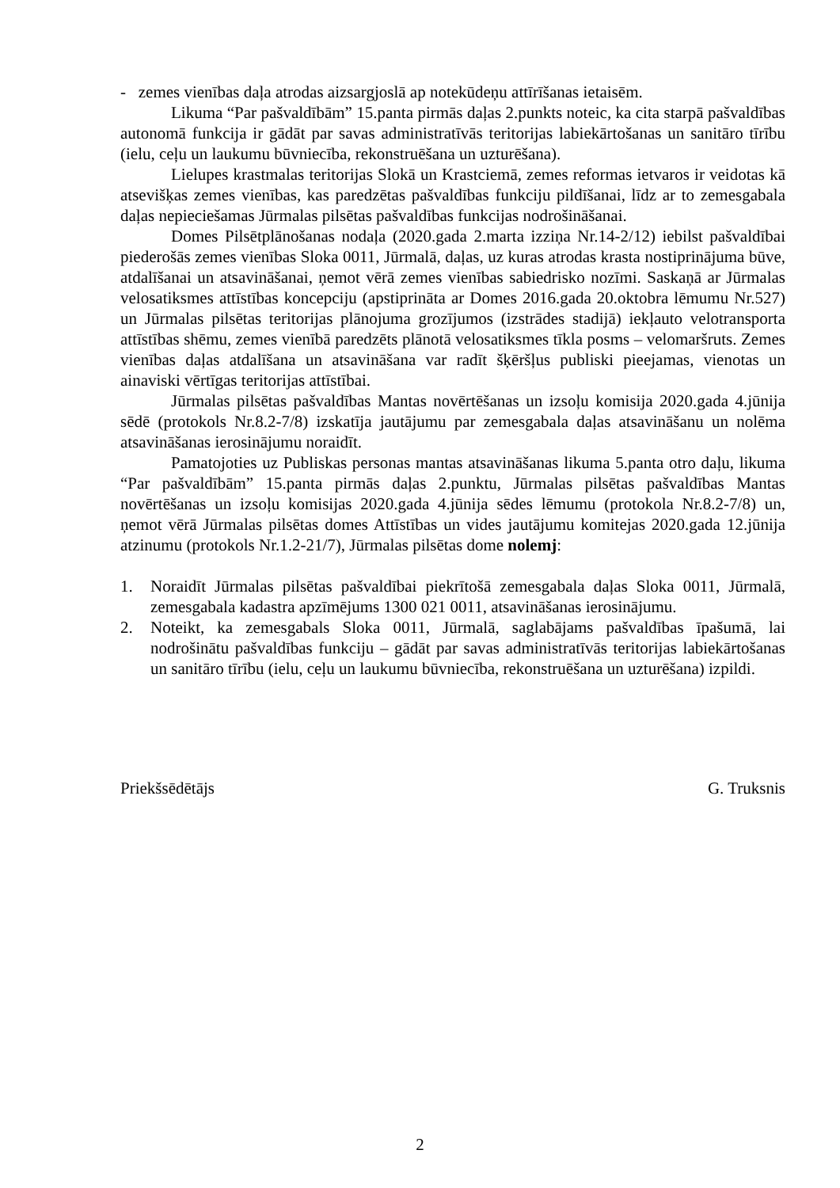- zemes vienības daļa atrodas aizsargjoslā ap notekūdeņu attīrīšanas ietaisēm.
Likuma “Par pašvaldībām” 15.panta pirmās daļas 2.punkts noteic, ka cita starpā pašvaldības autonomā funkcija ir gādāt par savas administratīvās teritorijas labiekārtošanas un sanitāro tīrību (ielu, ceļu un laukumu būvniecība, rekonstruēšana un uzturēšana).
Lielupes krastmalas teritorijas Slokā un Krastciemā, zemes reformas ietvaros ir veidotas kā atsevišķas zemes vienības, kas paredzētas pašvaldības funkciju pildīšanai, līdz ar to zemesgabala daļas nepieciešamas Jūrmalas pilsētas pašvaldības funkcijas nodrošināšanai.
Domes Pilsētplānošanas nodaļa (2020.gada 2.marta izziņa Nr.14-2/12) iebilst pašvaldībai piederošās zemes vienības Sloka 0011, Jūrmalā, daļas, uz kuras atrodas krasta nostiprinājuma būve, atdalīšanai un atsavināšanai, ņemot vērā zemes vienības sabiedrisko nozīmi. Saskaņā ar Jūrmalas velosatiksmes attīstības koncepciju (apstiprināta ar Domes 2016.gada 20.oktobra lēmumu Nr.527) un Jūrmalas pilsētas teritorijas plānojuma grozījumos (izstrādes stadijā) iekļauto velotransporta attīstības shēmu, zemes vienībā paredzēts plānotā velosatiksmes tīkla posms – velomaršruts. Zemes vienības daļas atdalīšana un atsavināšana var radīt šķēršļus publiski pieejamas, vienotas un ainaviski vērtīgas teritorijas attīstībai.
Jūrmalas pilsētas pašvaldības Mantas novērtēšanas un izsoļu komisija 2020.gada 4.jūnija sēdē (protokols Nr.8.2-7/8) izskatīja jautājumu par zemesgabala daļas atsavināšanu un nolēma atsavināšanas ierosinājumu noraidīt.
Pamatojoties uz Publiskas personas mantas atsavināšanas likuma 5.panta otro daļu, likuma “Par pašvaldībām” 15.panta pirmās daļas 2.punktu, Jūrmalas pilsētas pašvaldības Mantas novērtēšanas un izsoļu komisijas 2020.gada 4.jūnija sēdes lēmumu (protokola Nr.8.2-7/8) un, ņemot vērā Jūrmalas pilsētas domes Attīstības un vides jautājumu komitejas 2020.gada 12.jūnija atzinumu (protokols Nr.1.2-21/7), Jūrmalas pilsētas dome nolemj:
1. Noraidīt Jūrmalas pilsētas pašvaldībai piekrītošā zemesgabala daļas Sloka 0011, Jūrmalā, zemesgabala kadastra apzīmējums 1300 021 0011, atsavināšanas ierosinājumu.
2. Noteikt, ka zemesgabals Sloka 0011, Jūrmalā, saglabājams pašvaldības īpašumā, lai nodrošinātu pašvaldības funkciju – gādāt par savas administratīvās teritorijas labiekārtošanas un sanitāro tīrību (ielu, ceļu un laukumu būvniecība, rekonstruēšana un uzturēšana) izpildi.
Priekšsēdētājs G. Truksnis
2